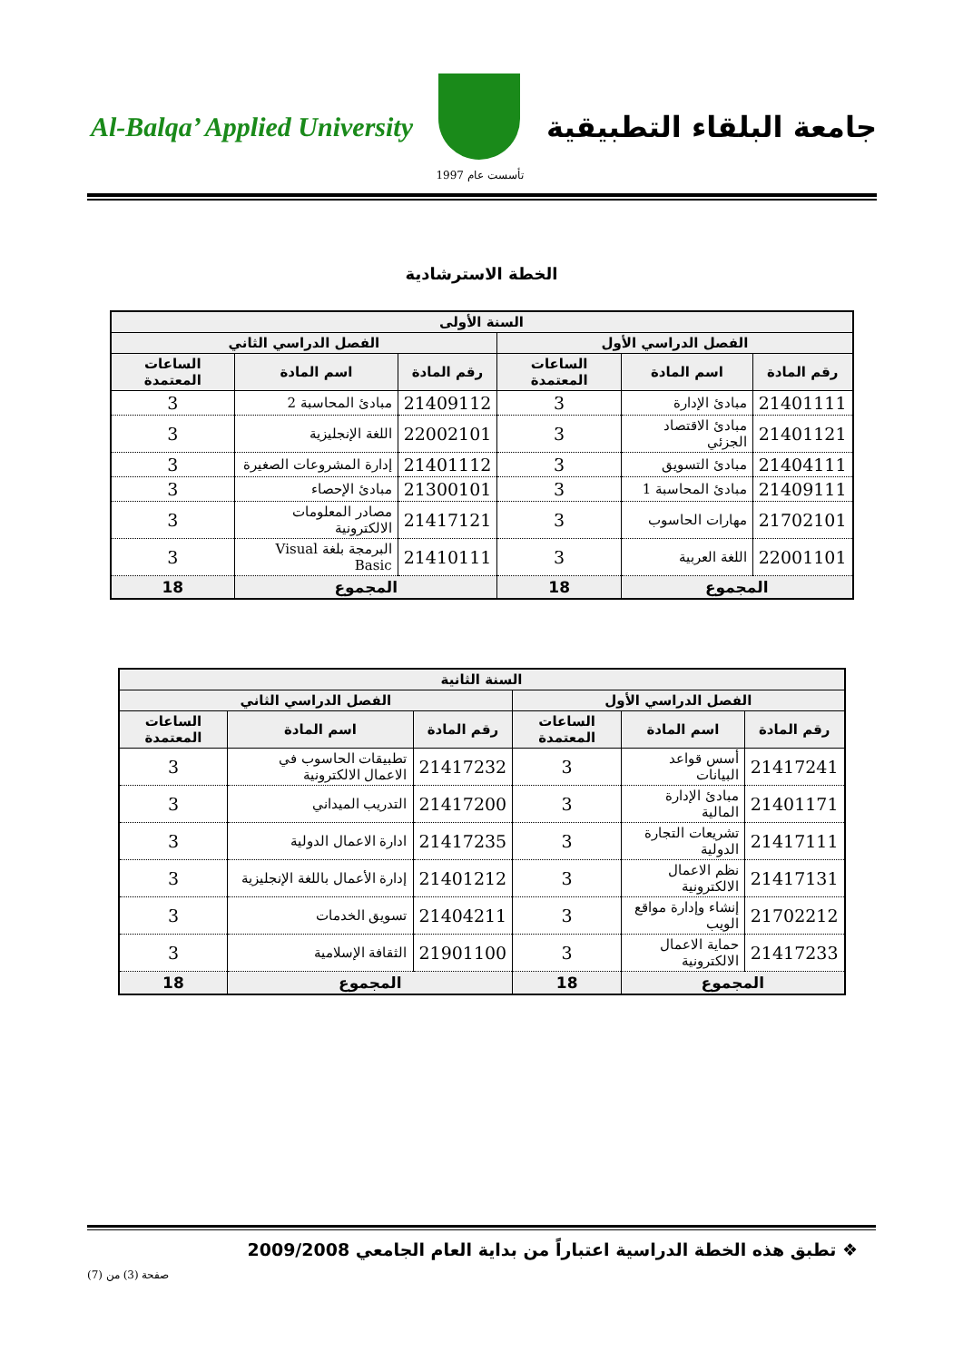Al-Balqa’ Applied University
تأسست عام 1997
جامعة البلقاء التطبيقية
الخطة الاسترشادية
| السنة الأولى | | | | | |
| --- | --- | --- | --- | --- | --- |
| الفصل الدراسي الأول | | | الفصل الدراسي الثاني | | |
| رقم المادة | اسم المادة | الساعات المعتمدة | رقم المادة | اسم المادة | الساعات المعتمدة |
| 21401111 | مبادئ الإدارة | 3 | 21409112 | مبادئ المحاسبة 2 | 3 |
| 21401121 | مبادئ الاقتصاد الجزئي | 3 | 22002101 | اللغة الإنجليزية | 3 |
| 21404111 | مبادئ التسويق | 3 | 21401112 | إدارة المشروعات الصغيرة | 3 |
| 21409111 | مبادئ المحاسبة 1 | 3 | 21300101 | مبادئ الإحصاء | 3 |
| 21702101 | مهارات الحاسوب | 3 | 21417121 | مصادر المعلومات الالكترونية | 3 |
| 22001101 | اللغة العربية | 3 | 21410111 | البرمجة بلغة Visual Basic | 3 |
| المجموع | | 18 | المجموع | | 18 |
| السنة الثانية | | | | | |
| --- | --- | --- | --- | --- | --- |
| الفصل الدراسي الأول | | | الفصل الدراسي الثاني | | |
| رقم المادة | اسم المادة | الساعات المعتمدة | رقم المادة | اسم المادة | الساعات المعتمدة |
| 21417241 | أسس قواعد البيانات | 3 | 21417232 | تطبيقات الحاسوب في الاعمال الالكترونية | 3 |
| 21401171 | مبادئ الإدارة المالية | 3 | 21417200 | التدريب الميداني | 3 |
| 21417111 | تشريعات التجارة الدولية | 3 | 21417235 | ادارة الاعمال الدولية | 3 |
| 21417131 | نظم الاعمال الالكترونية | 3 | 21401212 | إدارة الأعمال باللغة الإنجليزية | 3 |
| 21702212 | إنشاء وإدارة مواقع الويب | 3 | 21404211 | تسويق الخدمات | 3 |
| 21417233 | حماية الاعمال الالكترونية | 3 | 21901100 | الثقافة الإسلامية | 3 |
| المجموع | | 18 | المجموع | | 18 |
❖ تطبق هذه الخطة الدراسية اعتباراً من بداية العام الجامعي 2009/2008
صفحة (3) من (7)